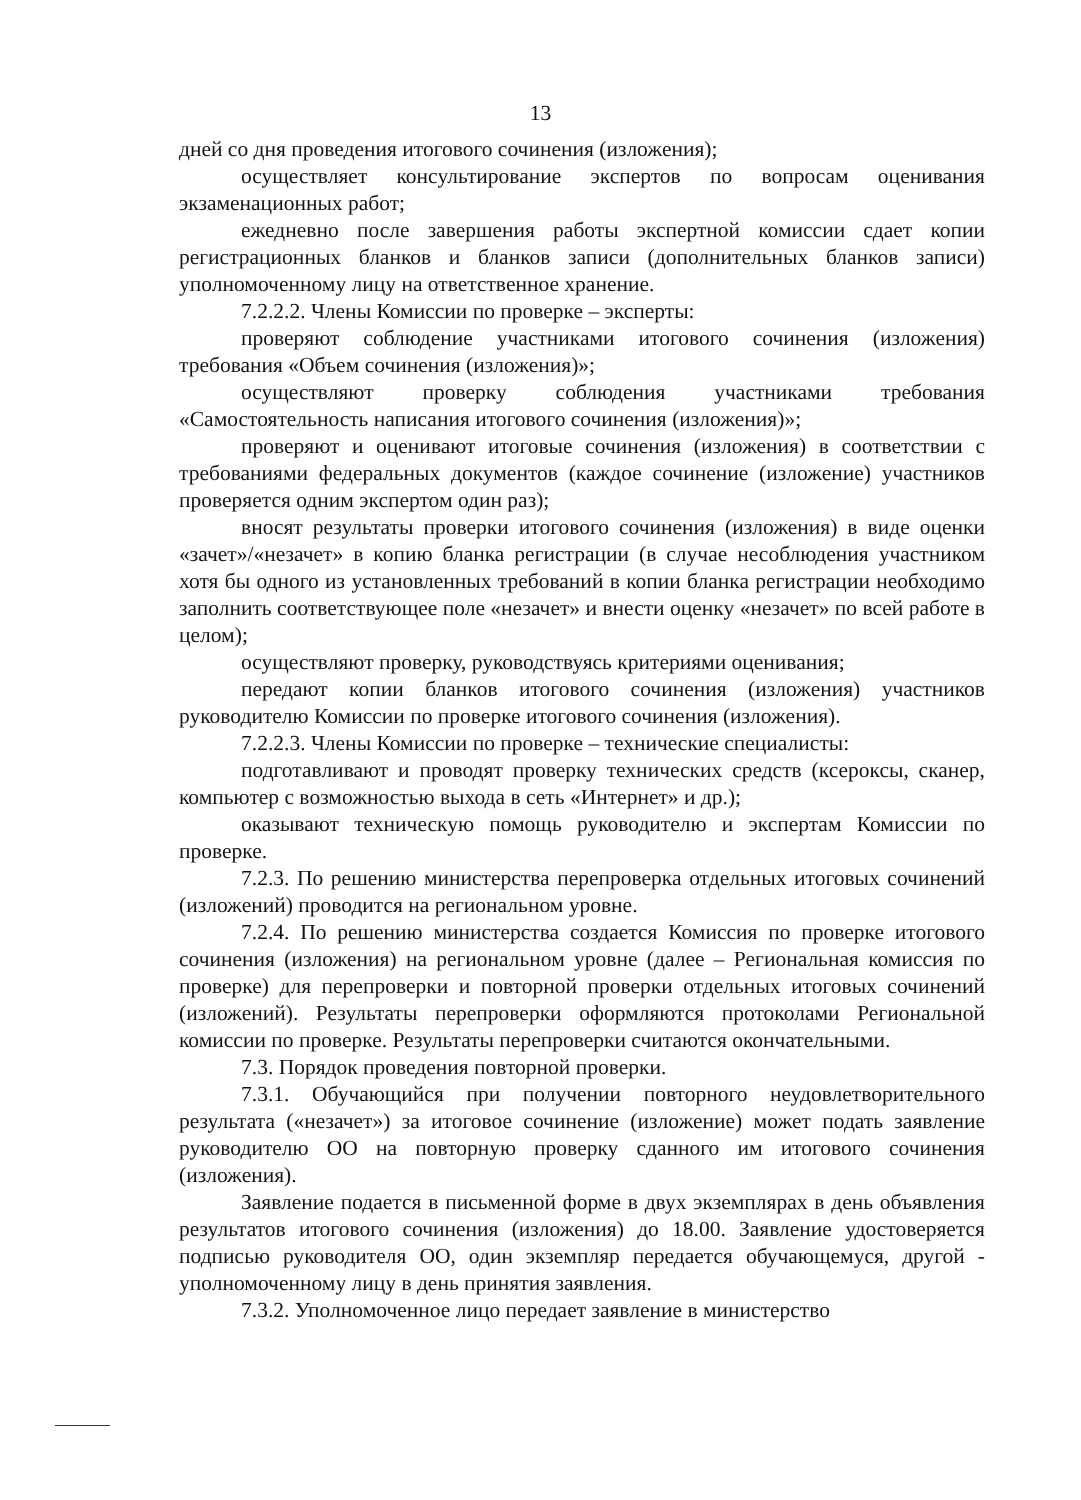13
дней со дня проведения итогового сочинения (изложения);
осуществляет консультирование экспертов по вопросам оценивания экзаменационных работ;
ежедневно после завершения работы экспертной комиссии сдает копии регистрационных бланков и бланков записи (дополнительных бланков записи) уполномоченному лицу на ответственное хранение.
7.2.2.2. Члены Комиссии по проверке – эксперты:
проверяют соблюдение участниками итогового сочинения (изложения) требования «Объем сочинения (изложения)»;
осуществляют проверку соблюдения участниками требования «Самостоятельность написания итогового сочинения (изложения)»;
проверяют и оценивают итоговые сочинения (изложения) в соответствии с требованиями федеральных документов (каждое сочинение (изложение) участников проверяется одним экспертом один раз);
вносят результаты проверки итогового сочинения (изложения) в виде оценки «зачет»/«незачет» в копию бланка регистрации (в случае несоблюдения участником хотя бы одного из установленных требований в копии бланка регистрации необходимо заполнить соответствующее поле «незачет» и внести оценку «незачет» по всей работе в целом);
осуществляют проверку, руководствуясь критериями оценивания;
передают копии бланков итогового сочинения (изложения) участников руководителю Комиссии по проверке итогового сочинения (изложения).
7.2.2.3. Члены Комиссии по проверке – технические специалисты:
подготавливают и проводят проверку технических средств (ксероксы, сканер, компьютер с возможностью выхода в сеть «Интернет» и др.);
оказывают техническую помощь руководителю и экспертам Комиссии по проверке.
7.2.3. По решению министерства перепроверка отдельных итоговых сочинений (изложений) проводится на региональном уровне.
7.2.4. По решению министерства создается Комиссия по проверке итогового сочинения (изложения) на региональном уровне (далее – Региональная комиссия по проверке) для перепроверки и повторной проверки отдельных итоговых сочинений (изложений). Результаты перепроверки оформляются протоколами Региональной комиссии по проверке. Результаты перепроверки считаются окончательными.
7.3. Порядок проведения повторной проверки.
7.3.1. Обучающийся при получении повторного неудовлетворительного результата («незачет») за итоговое сочинение (изложение) может подать заявление руководителю ОО на повторную проверку сданного им итогового сочинения (изложения).
Заявление подается в письменной форме в двух экземплярах в день объявления результатов итогового сочинения (изложения) до 18.00. Заявление удостоверяется подписью руководителя ОО, один экземпляр передается обучающемуся, другой - уполномоченному лицу в день принятия заявления.
7.3.2. Уполномоченное лицо передает заявление в министерство